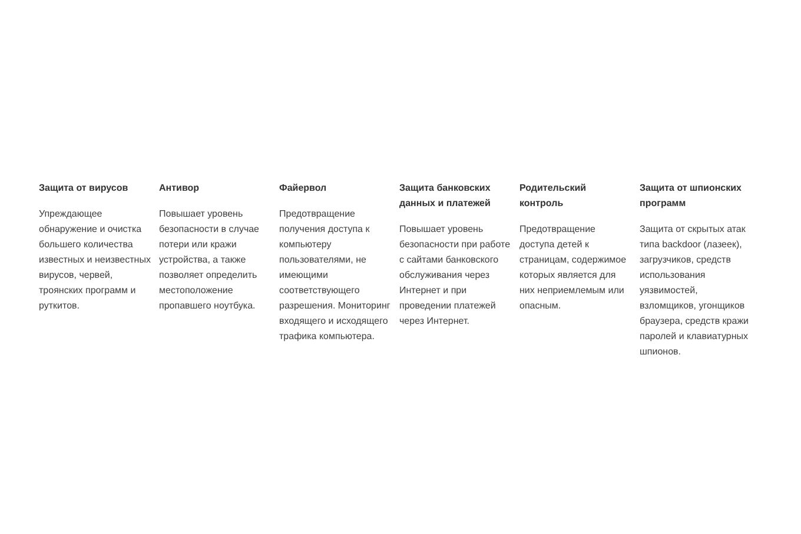Защита от вирусов
Упреждающее обнаружение и очистка большего количества известных и неизвестных вирусов, червей, троянских программ и руткитов.
Антивор
Повышает уровень безопасности в случае потери или кражи устройства, а также позволяет определить местоположение пропавшего ноутбука.
Файервол
Предотвращение получения доступа к компьютеру пользователями, не имеющими соответствующего разрешения. Мониторинг входящего и исходящего трафика компьютера.
Защита банковских данных и платежей
Повышает уровень безопасности при работе с сайтами банковского обслуживания через Интернет и при проведении платежей через Интернет.
Родительский контроль
Предотвращение доступа детей к страницам, содержимое которых является для них неприемлемым или опасным.
Защита от шпионских программ
Защита от скрытых атак типа backdoor (лазеек), загрузчиков, средств использования уязвимостей, взломщиков, угонщиков браузера, средств кражи паролей и клавиатурных шпионов.